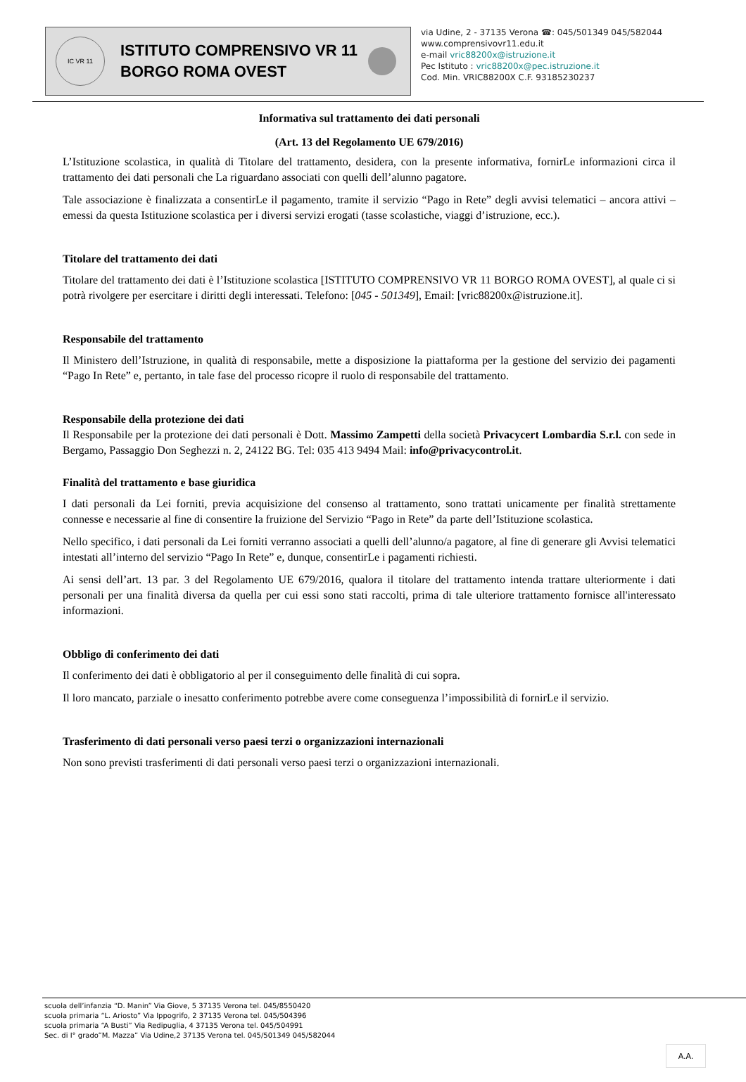IC VR 11
ISTITUTO COMPRENSIVO VR 11
BORGO ROMA OVEST
via Udine, 2 - 37135 Verona ☎: 045/501349 045/582044
www.comprensivovr11.edu.it
e-mail vric88200x@istruzione.it
Pec Istituto : vric88200x@pec.istruzione.it
Cod. Min. VRIC88200X C.F. 93185230237
Informativa sul trattamento dei dati personali
(Art. 13 del Regolamento UE 679/2016)
L’Istituzione scolastica, in qualità di Titolare del trattamento, desidera, con la presente informativa, fornirLe informazioni circa il trattamento dei dati personali che La riguardano associati con quelli dell’alunno pagatore.
Tale associazione è finalizzata a consentirLe il pagamento, tramite il servizio “Pago in Rete” degli avvisi telematici – ancora attivi – emessi da questa Istituzione scolastica per i diversi servizi erogati (tasse scolastiche, viaggi d’istruzione, ecc.).
Titolare del trattamento dei dati
Titolare del trattamento dei dati è l’Istituzione scolastica [ISTITUTO COMPRENSIVO VR 11 BORGO ROMA OVEST], al quale ci si potrà rivolgere per esercitare i diritti degli interessati. Telefono: [045 - 501349], Email: [vric88200x@istruzione.it].
Responsabile del trattamento
Il Ministero dell’Istruzione, in qualità di responsabile, mette a disposizione la piattaforma per la gestione del servizio dei pagamenti “Pago In Rete” e, pertanto, in tale fase del processo ricopre il ruolo di responsabile del trattamento.
Responsabile della protezione dei dati
Il Responsabile per la protezione dei dati personali è Dott. Massimo Zampetti della società Privacycert Lombardia S.r.l. con sede in Bergamo, Passaggio Don Seghezzi n. 2, 24122 BG. Tel: 035 413 9494 Mail: info@privacycontrol.it.
Finalità del trattamento e base giuridica
I dati personali da Lei forniti, previa acquisizione del consenso al trattamento, sono trattati unicamente per finalità strettamente connesse e necessarie al fine di consentire la fruizione del Servizio “Pago in Rete” da parte dell’Istituzione scolastica.
Nello specifico, i dati personali da Lei forniti verranno associati a quelli dell’alunno/a pagatore, al fine di generare gli Avvisi telematici intestati all’interno del servizio “Pago In Rete” e, dunque, consentirLe i pagamenti richiesti.
Ai sensi dell’art. 13 par. 3 del Regolamento UE 679/2016, qualora il titolare del trattamento intenda trattare ulteriormente i dati personali per una finalità diversa da quella per cui essi sono stati raccolti, prima di tale ulteriore trattamento fornisce all'interessato informazioni.
Obbligo di conferimento dei dati
Il conferimento dei dati è obbligatorio al per il conseguimento delle finalità di cui sopra.
Il loro mancato, parziale o inesatto conferimento potrebbe avere come conseguenza l’impossibilità di fornirLe il servizio.
Trasferimento di dati personali verso paesi terzi o organizzazioni internazionali
Non sono previsti trasferimenti di dati personali verso paesi terzi o organizzazioni internazionali.
scuola dell’infanzia “D. Manin” Via Giove, 5 37135 Verona tel. 045/8550420
scuola primaria “L. Ariosto” Via Ippogrifo, 2 37135 Verona tel. 045/504396
scuola primaria “A Busti” Via Redipuglia, 4 37135 Verona tel. 045/504991
Sec. di I° grado”M. Mazza” Via Udine,2 37135 Verona tel. 045/501349 045/582044
A.A.